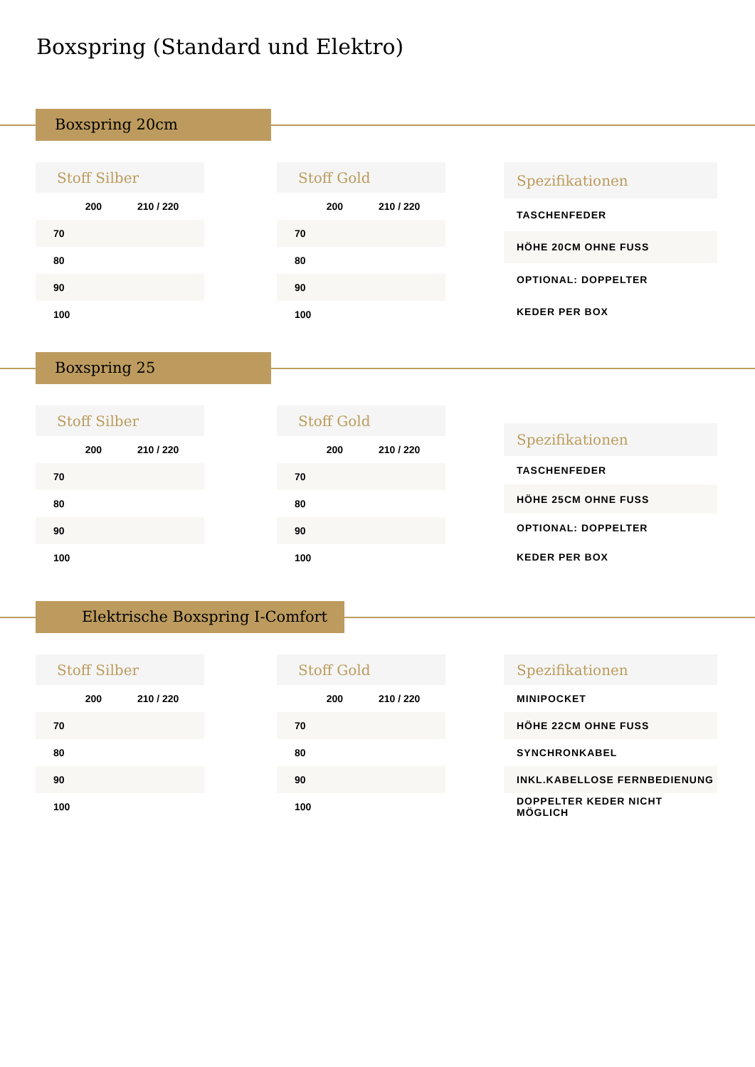Boxspring (Standard und Elektro)
Boxspring 20cm
| Stoff Silber | | |
| --- | --- | --- |
| | 200 | 210 / 220 |
| 70 | | |
| 80 | | |
| 90 | | |
| 100 | | |
| Stoff Gold | | |
| --- | --- | --- |
| | 200 | 210 / 220 |
| 70 | | |
| 80 | | |
| 90 | | |
| 100 | | |
| Spezifikationen |
| --- |
| TASCHENFEDER |
| HÖHE 20CM OHNE FUSS |
| OPTIONAL: DOPPELTER |
| KEDER PER BOX |
Boxspring 25
| Stoff Silber | | |
| --- | --- | --- |
| | 200 | 210 / 220 |
| 70 | | |
| 80 | | |
| 90 | | |
| 100 | | |
| Stoff Gold | | |
| --- | --- | --- |
| | 200 | 210 / 220 |
| 70 | | |
| 80 | | |
| 90 | | |
| 100 | | |
| Spezifikationen |
| --- |
| TASCHENFEDER |
| HÖHE 25CM OHNE FUSS |
| OPTIONAL: DOPPELTER |
| KEDER PER BOX |
Elektrische Boxspring I-Comfort
| Stoff Silber | | |
| --- | --- | --- |
| | 200 | 210 / 220 |
| 70 | | |
| 80 | | |
| 90 | | |
| 100 | | |
| Stoff Gold | | |
| --- | --- | --- |
| | 200 | 210 / 220 |
| 70 | | |
| 80 | | |
| 90 | | |
| 100 | | |
| Spezifikationen |
| --- |
| MINIPOCKET |
| HÖHE 22CM OHNE FUSS |
| SYNCHRONKABEL |
| INKL.KABELLOSE FERNBEDIENUNG |
| DOPPELTER KEDER NICHT MÖGLICH |